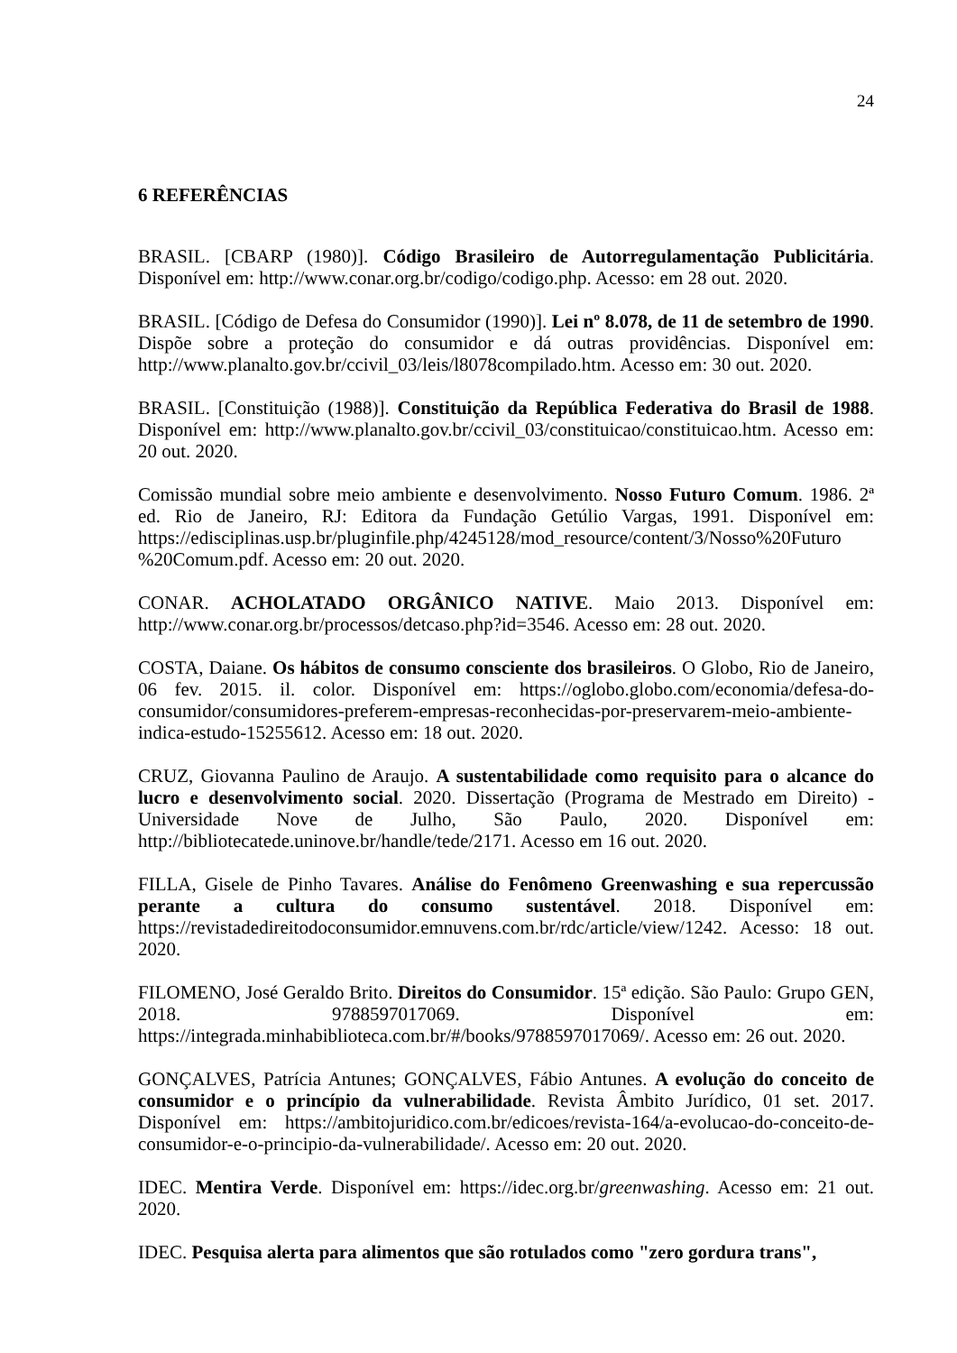24
6 REFERÊNCIAS
BRASIL. [CBARP (1980)]. Código Brasileiro de Autorregulamentação Publicitária. Disponível em: http://www.conar.org.br/codigo/codigo.php. Acesso: em 28 out. 2020.
BRASIL. [Código de Defesa do Consumidor (1990)]. Lei nº 8.078, de 11 de setembro de 1990. Dispõe sobre a proteção do consumidor e dá outras providências. Disponível em: http://www.planalto.gov.br/ccivil_03/leis/l8078compilado.htm. Acesso em: 30 out. 2020.
BRASIL. [Constituição (1988)]. Constituição da República Federativa do Brasil de 1988. Disponível em: http://www.planalto.gov.br/ccivil_03/constituicao/constituicao.htm. Acesso em: 20 out. 2020.
Comissão mundial sobre meio ambiente e desenvolvimento. Nosso Futuro Comum. 1986. 2ª ed. Rio de Janeiro, RJ: Editora da Fundação Getúlio Vargas, 1991. Disponível em: https://edisciplinas.usp.br/pluginfile.php/4245128/mod_resource/content/3/Nosso%20Futuro %20Comum.pdf. Acesso em: 20 out. 2020.
CONAR. ACHOLATADO ORGÂNICO NATIVE. Maio 2013. Disponível em: http://www.conar.org.br/processos/detcaso.php?id=3546. Acesso em: 28 out. 2020.
COSTA, Daiane. Os hábitos de consumo consciente dos brasileiros. O Globo, Rio de Janeiro, 06 fev. 2015. il. color. Disponível em: https://oglobo.globo.com/economia/defesa-do-consumidor/consumidores-preferem-empresas-reconhecidas-por-preservarem-meio-ambiente-indica-estudo-15255612. Acesso em: 18 out. 2020.
CRUZ, Giovanna Paulino de Araujo. A sustentabilidade como requisito para o alcance do lucro e desenvolvimento social. 2020. Dissertação (Programa de Mestrado em Direito) - Universidade Nove de Julho, São Paulo, 2020. Disponível em: http://bibliotecatede.uninove.br/handle/tede/2171. Acesso em 16 out. 2020.
FILLA, Gisele de Pinho Tavares. Análise do Fenômeno Greenwashing e sua repercussão perante a cultura do consumo sustentável. 2018. Disponível em: https://revistadedireitodoconsumidor.emnuvens.com.br/rdc/article/view/1242. Acesso: 18 out. 2020.
FILOMENO, José Geraldo Brito. Direitos do Consumidor. 15ª edição. São Paulo: Grupo GEN, 2018. 9788597017069. Disponível em: https://integrada.minhabiblioteca.com.br/#/books/9788597017069/. Acesso em: 26 out. 2020.
GONÇALVES, Patrícia Antunes; GONÇALVES, Fábio Antunes. A evolução do conceito de consumidor e o princípio da vulnerabilidade. Revista Âmbito Jurídico, 01 set. 2017. Disponível em: https://ambitojuridico.com.br/edicoes/revista-164/a-evolucao-do-conceito-de-consumidor-e-o-principio-da-vulnerabilidade/. Acesso em: 20 out. 2020.
IDEC. Mentira Verde. Disponível em: https://idec.org.br/greenwashing. Acesso em: 21 out. 2020.
IDEC. Pesquisa alerta para alimentos que são rotulados como "zero gordura trans",